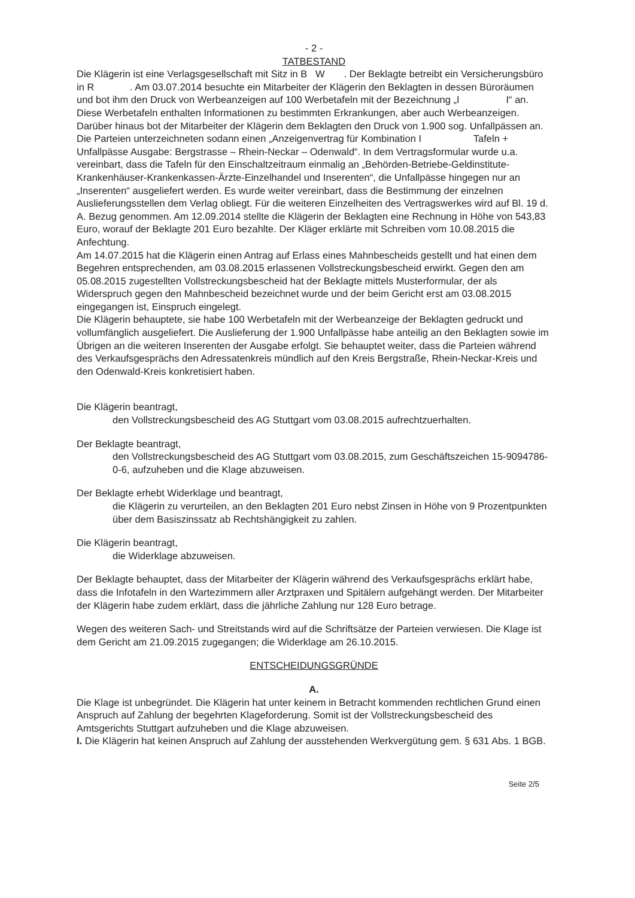- 2 -
TATBESTAND
Die Klägerin ist eine Verlagsgesellschaft mit Sitz in B W . Der Beklagte betreibt ein Versicherungsbüro in R . Am 03.07.2014 besuchte ein Mitarbeiter der Klägerin den Beklagten in dessen Büroräumen und bot ihm den Druck von Werbeanzeigen auf 100 Werbetafeln mit der Bezeichnung „I I“ an. Diese Werbetafeln enthalten Informationen zu bestimmten Erkrankungen, aber auch Werbeanzeigen. Darüber hinaus bot der Mitarbeiter der Klägerin dem Beklagten den Druck von 1.900 sog. Unfallpässen an. Die Parteien unterzeichneten sodann einen „Anzeigenvertrag für Kombination I Tafeln + Unfallpässe Ausgabe: Bergstrasse – Rhein-Neckar – Odenwald“. In dem Vertragsformular wurde u.a. vereinbart, dass die Tafeln für den Einschaltzeitraum einmalig an „Behörden-Betriebe-Geldinstitute-Krankenhäuser-Krankenkassen-Ärzte-Einzelhandel und Inserenten“, die Unfallpässe hingegen nur an „Inserenten“ ausgeliefert werden. Es wurde weiter vereinbart, dass die Bestimmung der einzelnen Auslieferungsstellen dem Verlag obliegt. Für die weiteren Einzelheiten des Vertragswerkes wird auf Bl. 19 d. A. Bezug genommen. Am 12.09.2014 stellte die Klägerin der Beklagten eine Rechnung in Höhe von 543,83 Euro, worauf der Beklagte 201 Euro bezahlte. Der Kläger erklärte mit Schreiben vom 10.08.2015 die Anfechtung.
Am 14.07.2015 hat die Klägerin einen Antrag auf Erlass eines Mahnbescheids gestellt und hat einen dem Begehren entsprechenden, am 03.08.2015 erlassenen Vollstreckungsbescheid erwirkt. Gegen den am 05.08.2015 zugestellten Vollstreckungsbescheid hat der Beklagte mittels Musterformular, der als Widerspruch gegen den Mahnbescheid bezeichnet wurde und der beim Gericht erst am 03.08.2015 eingegangen ist, Einspruch eingelegt.
Die Klägerin behauptete, sie habe 100 Werbetafeln mit der Werbeanzeige der Beklagten gedruckt und vollumfänglich ausgeliefert. Die Auslieferung der 1.900 Unfallpässe habe anteilig an den Beklagten sowie im Übrigen an die weiteren Inserenten der Ausgabe erfolgt. Sie behauptet weiter, dass die Parteien während des Verkaufsgesprächs den Adressatenkreis mündlich auf den Kreis Bergstraße, Rhein-Neckar-Kreis und den Odenwald-Kreis konkretisiert haben.
Die Klägerin beantragt,
den Vollstreckungsbescheid des AG Stuttgart vom 03.08.2015 aufrechtzuerhalten.
Der Beklagte beantragt,
den Vollstreckungsbescheid des AG Stuttgart vom 03.08.2015, zum Geschäftszeichen 15-9094786-0-6, aufzuheben und die Klage abzuweisen.
Der Beklagte erhebt Widerklage und beantragt,
die Klägerin zu verurteilen, an den Beklagten 201 Euro nebst Zinsen in Höhe von 9 Prozentpunkten über dem Basiszinssatz ab Rechtshängigkeit zu zahlen.
Die Klägerin beantragt,
die Widerklage abzuweisen.
Der Beklagte behauptet, dass der Mitarbeiter der Klägerin während des Verkaufsgesprächs erklärt habe, dass die Infotafeln in den Wartezimmern aller Arztpraxen und Spitälern aufgehängt werden. Der Mitarbeiter der Klägerin habe zudem erklärt, dass die jährliche Zahlung nur 128 Euro betrage.
Wegen des weiteren Sach- und Streitstands wird auf die Schriftsätze der Parteien verwiesen. Die Klage ist dem Gericht am 21.09.2015 zugegangen; die Widerklage am 26.10.2015.
ENTSCHEIDUNGSGRÜNDE
A.
Die Klage ist unbegründet. Die Klägerin hat unter keinem in Betracht kommenden rechtlichen Grund einen Anspruch auf Zahlung der begehrten Klageforderung. Somit ist der Vollstreckungsbescheid des Amtsgerichts Stuttgart aufzuheben und die Klage abzuweisen.
I. Die Klägerin hat keinen Anspruch auf Zahlung der ausstehenden Werkvergütung gem. § 631 Abs. 1 BGB.
Seite 2/5